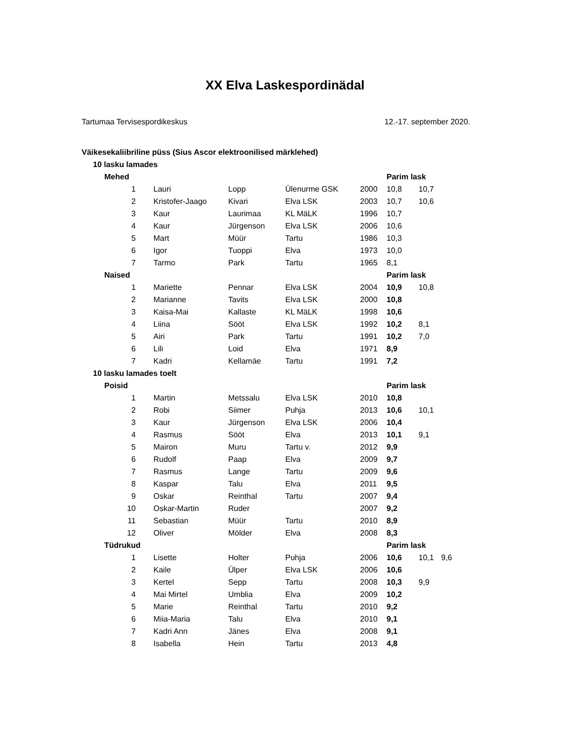XX Elva Laskespordinädal
Tartumaa Tervisespordikeskus 12.-17. september 2020.
| Väikesekaliibriline püss (Sius Ascor elektroonilised märklehed) | | | | | | | | |
| 10 lasku lamades | | | | | | | | |
| Mehed | | | | | | Parim lask | | |
| 1 | | Lauri | Lopp | Ülenurme GSK | 2000 | 10,8 | 10,7 | |
| 2 | | Kristofer-Jaago | Kivari | Elva LSK | 2003 | 10,7 | 10,6 | |
| 3 | | Kaur | Laurimaa | KL MäLK | 1996 | 10,7 | | |
| 4 | | Kaur | Jürgenson | Elva LSK | 2006 | 10,6 | | |
| 5 | | Mart | Müür | Tartu | 1986 | 10,3 | | |
| 6 | | Igor | Tuoppi | Elva | 1973 | 10,0 | | |
| 7 | | Tarmo | Park | Tartu | 1965 | 8,1 | | |
| Naised | | | | | | Parim lask | | |
| 1 | | Mariette | Pennar | Elva LSK | 2004 | 10,9 | 10,8 | |
| 2 | | Marianne | Tavits | Elva LSK | 2000 | 10,8 | | |
| 3 | | Kaisa-Mai | Kallaste | KL MäLK | 1998 | 10,6 | | |
| 4 | | Liina | Sööt | Elva LSK | 1992 | 10,2 | 8,1 | |
| 5 | | Airi | Park | Tartu | 1991 | 10,2 | 7,0 | |
| 6 | | Lili | Loid | Elva | 1971 | 8,9 | | |
| 7 | | Kadri | Kellamäe | Tartu | 1991 | 7,2 | | |
| 10 lasku lamades toelt | | | | | | | | |
| Poisid | | | | | | Parim lask | | |
| 1 | | Martin | Metssalu | Elva LSK | 2010 | 10,8 | | |
| 2 | | Robi | Siimer | Puhja | 2013 | 10,6 | 10,1 | |
| 3 | | Kaur | Jürgenson | Elva LSK | 2006 | 10,4 | | |
| 4 | | Rasmus | Sööt | Elva | 2013 | 10,1 | 9,1 | |
| 5 | | Mairon | Muru | Tartu v. | 2012 | 9,9 | | |
| 6 | | Rudolf | Paap | Elva | 2009 | 9,7 | | |
| 7 | | Rasmus | Lange | Tartu | 2009 | 9,6 | | |
| 8 | | Kaspar | Talu | Elva | 2011 | 9,5 | | |
| 9 | | Oskar | Reinthal | Tartu | 2007 | 9,4 | | |
| 10 | | Oskar-Martin | Ruder | | 2007 | 9,2 | | |
| 11 | | Sebastian | Müür | Tartu | 2010 | 8,9 | | |
| 12 | | Oliver | Mölder | Elva | 2008 | 8,3 | | |
| Tüdrukud | | | | | | Parim lask | | |
| 1 | | Lisette | Holter | Puhja | 2006 | 10,6 | 10,1 | 9,6 |
| 2 | | Kaile | Ülper | Elva LSK | 2006 | 10,6 | | |
| 3 | | Kertel | Sepp | Tartu | 2008 | 10,3 | 9,9 | |
| 4 | | Mai Mirtel | Umblia | Elva | 2009 | 10,2 | | |
| 5 | | Marie | Reinthal | Tartu | 2010 | 9,2 | | |
| 6 | | Miia-Maria | Talu | Elva | 2010 | 9,1 | | |
| 7 | | Kadri Ann | Jänes | Elva | 2008 | 9,1 | | |
| 8 | | Isabella | Hein | Tartu | 2013 | 4,8 | | |